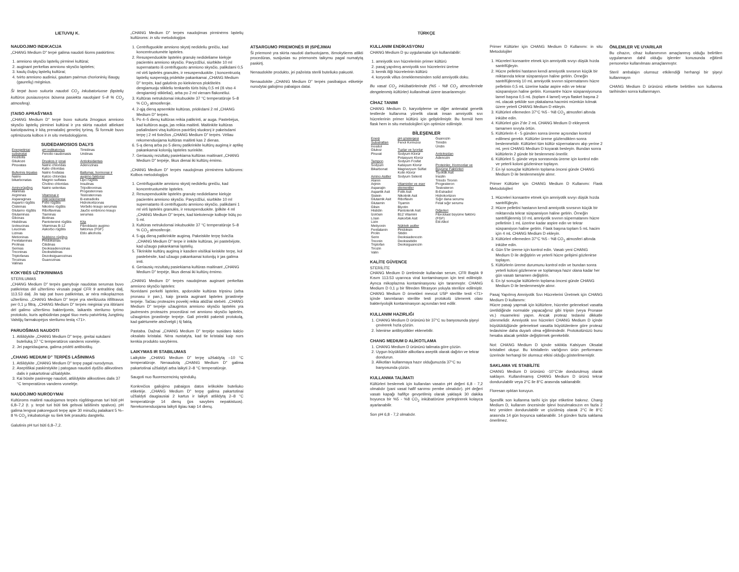LIETUVIŲ K.
NAUDOJIMO INDIKACIJA
„CHANG Medium D" terpė galima naudoti šioms paskirtims:
1. amniono skysčio ląstelių pirminei kultūrai;
2. auginant perkeltas amniono skysčio ląsteles;
3. kaulų čiulpų ląstelių kultūrai;
4. tvirto amniono audiniui, gautam paėmus chorioninių išaugų (gaurelių) mėginius.
Ši terpė buvo sukurta naudoti CO<sub>2</sub> inkubatoriuose (ląstelių kultūros pusiausvyros būsena pasiekta naudojant 5–8 % CO<sub>2</sub> atmosferą).
ĮTAISO APRAŠYMAS
„CHANG Medium D" terpė buvo sukurta žmogaus amniono skysčio ląstelių pirminei kultūrai ir yra skirta naudoti atliekant kariotipavimą ir kitą prenatalinį genetinį tyrimą. Ši formulė buvo optimizuota kolbos ir in situ metodologijoms.
| SUDEDAMOSIOS DALYS | | |
| --- | --- | --- |
| Energetiniai substratai Inozitolis Gliukozė Piruvatas Buferinis tirpalas Natrio bikarbonatas Aminorūgštys Alaninas Argininas Asparaginas Asparto rūgštis Cisteinas Glutamo rūgštis Glutaminas Glicinas Histidinas Izoleucinas Leucinas Lizinas Metioninas Fenilalaninas Prolinas Serinas Treoninas Triptofanas Tirozinas Valinas | pH indikatorius Fenolio raudonasis Druskos ir jonai Natrio chloridas Kalio chloridas Natrio fosfatas Kalcio chloridas Magnio sulfatas Cholino chloridas Natrio selenitas Vitaminai ir mikroelementai Folio rūgštis Nikotino rūgštis Riboflavinas Tiaminas Biotinas Pantoteninė rūgštis Vitaminas B-12 Askorbo rūgštis Nukleino rūgštys Piridoksinas Citidinas Deoksiadenozinas Deoksitidinas Dezoksiguanozinas Guanozinas | Timidinas Uridinas Antioksidantas Adenozinas Baltymai, hormonai ir augimo faktoriai Lipo rūgštis Insulinas Trijodtironinas Progesteronas Testosteronas B-estradiolis Hidrokortizonas Veršelio kraujo serumas Jaučio embriono kraujo serumas Kita Fibroblasto augimo faktorius (FGF) Etilo alkoholis |
KOKYBĖS UŽTIKRINIMAS
STERILUMAS
„CHANG Medium D" terpės gamyboje naudotas serumas buvo patikrintas dėl užteršimo virusais pagal CFR 9 antraštinę dalį, 113.53 dalį. Jis taip pat buvo patikrintas, ar nėra mikoplazmos užteršimo. „CHANG Medium D" terpė yra sterilizuota išfiltravus per 0,1 µ filtrą. „CHANG Medium D" terpės mėginiai yra ištiriami dėl galimo užteršimo bakterijomis, laikantis sterilumo tyrimo protokolo, kuris apibūdintas pagal šiuo metu patvirtintą Jungtinių Valstijų farmakopėjos sterilumo testą <71>.
PARUOŠIMAS NAUDOTI
1. Atšildykite „CHANG Medium D" terpę, greitai sukdami buteliuką 37 °C temperatūros vandens vonelėje.
2. Jei pageidaujama, galima pridėti antibiotikų.
„CHANG MEDIUM D" TERPĖS LAŠINIMAS
1. Atšildykite „CHANG Medium D" terpę pagal nurodymus.
2. Aseptiškai paskirstykite į patogaus naudoti dydžio alikvotines dalis ir pakartotinai užšaldykite.
3. Kai būsite pasirengę naudoti, atšildykite alikvotines dalis 37 °C temperatūros vandens vonelėje.
NAUDOJIMO NURODYMAI
Kultūroms maitinti naudojamos terpės rūgštingumas turi būti pH 6,8–7,2 (t. y. terpė turi būti tiek gelsvai lašišinės spalvos). pH galima lengvai pakoreguoti terpę apie 30 minučių palaikant 5 %–8 % CO<sub>2</sub> inkubatoriuje su šiek tiek prasuktu dangteliu.
Galutinis pH turi būti 6,8–7,2.
„CHANG Medium D" terpės naudojimas pirminėms ląstelių kultūroms: in situ metodologijos
1. Centrifuguokite amniono skystį nedideliu greičiu, kad koncentruotumėte ląsteles.
2. Resuspenduokite ląstelės granulę nedideliame kiekyje pacientės amniono skysčio. Pavyzdžiui, siurbkite 10 ml supernatanto iš centrifuguoto amniono skysčio, palikdami 0,5 ml virš ląstelės granulės, ir resuspenduokite. Į koncentruotą ląstelių suspensiją pridėkite pakankamai „CHANG Medium D" terpės, kad galutinis po kiekvienos plokštelės dengiamuoju stikleliu tenkantis tūris būtų 0,5 ml (iš viso 4 dengiamieji stikleliai), arba po 2 ml vienam flakonėliui.
3. Kultūras netrukdomai inkubuokite 37 °C temperatūroje 5–8 % CO<sub>2</sub> atmosferoje.
4. 2-ąją dieną apsemkite kultūras, pridėdami 2 ml „CHANG Medium D" terpės.
5. Po 4–5 dienų kultūras reikia patikrinti, ar auga. Pastebėjus, kad kultūros auga, jas reikia maitinti. Maitinkite kultūras pašalindami visą kultūros paviršinį sluoksnį ir pakeisdami terpę į 2 ml šviežios „CHANG Medium D" terpės. Vėliau rekomenduojama kultūras maitinti kas 2 dienas.
6. 5-ą dieną arba po 5 dienų patikrinkite kultūrų augimą ir aptikę pakankamai kolonijų ląsteles surinkite.
7. Geriausių rezultatų pasiekiama kultūras maitinant „CHANG Medium D" terpėje, likus dienai iki kultūrų ėmimo.
„CHANG Medium D" terpės naudojimas pirminėms kultūroms: Kolbos metodologijos
1. Centrifuguokite amniono skystį nedideliu greičiu, kad koncentruotumėte ląsteles.
2. Resuspenduokite ląstelės granulę nedideliame kiekyje pacientės amniono skysčio. Pavyzdžiui, siurbkite 10 ml supernatanto iš centrifuguoto amniono skysčio, palikdami 1 ml virš ląstelės granulės, ir resuspenduokite. Įpilkite 4 ml „CHANG Medium D" terpės, kad kiekvienoje kolboje būtų po 5 ml.
3. Kultūras netrukdomai inkubuokite 37 °C temperatūroje 5–8 % CO<sub>2</sub> atmosferoje.
4. 5-ąją dieną patikrinkite augimą. Pakeiskite terpę šviežia „CHANG Medium D" terpe ir imkite kultūras, jei pastebėjote, kad užaugo pakankamai ląstelių.
5. Tikrinkite kultūrų augimą ir kasdien visiškai keiskite terpę, kol pastebėsite, kad užaugo pakankamai kolonijų ir jas galima imti.
6. Geriausių rezultatų pasiekiama kultūras maitinant „CHANG Medium D" terpėje, likus dienai iki kultūrų ėmimo.
„CHANG Medium D" terpės naudojimas auginant perkeltas amniono skysčio ląsteles:
Norėdami perkelti ląsteles, apdorokite kultūras tripsinu (arba pronasu ir pan.), kaip įprasta auginant ląsteles įprastinėje terpėje. Tačiau proteazės poveikį reikia atidžiai stebėti. „CHANG Medium D" terpėje užaugintos amniono skysčio ląstelės yra jautresnės proteazės procedūrai nei amniono skysčio ląstelės, užaugintos įprastinėje terpėje. Gali prireikti pakeisti protokolą, kad galėtumėte atsižvelgti į šį faktą.
Pastaba. Dažnai „CHANG Medium D" terpėje susidaro kalcio oksalato kristalai. Nėra nustatyta, kad tie kristalai kaip nors kenkia produkto savybėms.
LAIKYMAS IR STABILUMAS
Laikykite „CHANG Medium D" terpę užšaldytą –10 °C temperatūroje. Nenaudotą „CHANG Medium D" galima pakartotinai užšaldyti arba laikyti 2–8 °C temperatūroje.
Saugoti nuo fluorescencinių spindulių.
Konkrečios galiojimo pabaigos datos ieškokite buteliuko etiketėje. „CHANG Medium D" terpę galima pakartotinai užšaldyti daugiausiai 2 kartus ir laikyti atšildytą 2–8 °C temperatūroje 14 dienų (jos savybės nepakistuos). Nerekomenduojama laikyti ilgiau kaip 14 dienų.
ATSARGUMO PRIEMONĖS IR ĮSPĖJIMAI
Ši priemonė yra skirta naudoti darbuotojams, išmokytiems atlikti procedūras, susijusias su priemonės taikymu pagal numatytą paskirtį.
Nenaudokite produkto, jei pažeista sterili buteliuko pakuotė.
Nenaudokite „CHANG Medium D" terpės pasibaigus etiketėje nurodytai galiojimo pabaigos datai.
TÜRKÇE
KULLANIM ENDİKASYONU
CHANG Medium D şu uygulamalar için kullanılabilir:
1. amniyotik sıvı hücrelerinin primer kültürü
2. pasaj yapılmış amniyotik sıvı hücrelerini üretme
3. kemik iliği hücrelerinin kültürü
4. koryonik villus örneklemesinden solid amniyotik doku.
Bu vasat CO<sub>2</sub> inkübatörlerinde (%5 - %8 CO<sub>2</sub> atmosferinde dengelenmiş kültürler) kullanılmak üzere tasarlanmıştır.
CİHAZ TANIMI
CHANG Medium D, karyotipleme ve diğer antenatal genetik testlerde kullanıma yönelik olarak insan amniyotik sıvı hücrelerinin primer kültürü için geliştirilmiştir. Bu formül hem flask hem in situ metodolojileri için optimize edilmiştir.
| BİLEŞENLER | | |
| --- | --- | --- |
| Enerji Substratları İnositol Glukoz Piruvat Tampon Sodyum Bikarbonat Amino Asitler Alanin Arjinin Asparajin Aspartik Asit Sistein Glutamik Asit Glutamin Glisin Histidin İzolösin Lösin Lizin Metiyonin Fenilalanin Prolin Serin Treonin Triptofan Tirozin Valin | pH göstergesi Fenol Kırmızısı Tuzlar ve İyonlar Sodyum Klorür Potasyum Klorür Sodyum Fosfat Kalsiyum Klorür Magnezyum Sülfat Kolin Klorür Sodyum Selenit Vitaminler ve eser elementler Folik Asit Nikotinik Asit Riboflavin Tiyamin Biyotin Pantotenik Asit B12 Vitamini Askorbik Asit Nükleik asitler Piridoksin Sitidin Deoksiadenozin Deoksisitidin Deoksiguanozin | Guanozin Timidin Üridin Antioksidan Adenozin Proteinler, Hormonlar ve Büyüme Faktörleri Tiyoktik Asit İnsülin Triiodo Tironin Progesteron Testosteron B-Estradiol Hidrokortizon Sığır dana serumu Fetal sığır serumu Diğerleri Fibroblast büyüme faktörü (FGF) Etil Alkol |
KALİTE GÜVENCE
STERİLİTE
CHANG Medium D üretiminde kullanılan serum, CFR Başlık 9 Kısım 113.53 uyarınca viral kontaminasyon için test edilmiştir. Ayrıca mikoplazma kontaminasyonu için taranmıştır. CHANG Medium D 0,1 µ bir filtreden filtrasyon yoluyla sterilize edilmiştir. CHANG Medium D örnekleri mevcut USP sterilite testi <71> içinde tanımlanan sterilite testi protokolü izlenerek olası bakteriyolojik kontaminasyon açısından test edilir.
KULLANIM HAZIRLIĞI
1. CHANG Medium D ürününü bir 37°C su banyosunda şişeyi çevirerek hızla çözün.
2. İstenirse antibiyotikler eklenebilir.
CHANG MEDIUM D ALİKOTLAMA
1. CHANG Medium D ürününü talimata göre çözün.
2. Uygun büyüklükte alikotlara aseptik olarak dağıtın ve tekrar dondurun.
3. Alikotları kullanmaya hazır olduğunuzda 37°C su banyosunda çözün.
KULLANMA TALİMATI
Kültürleri beslemek için kullanılan vasatın pH değeri 6,8 - 7,2 olmalıdır (yani vasat hafif sarımsı pembe olmalıdır). pH değeri vasatı kapağı hafifçe gevşetilmiş olarak yaklaşık 30 dakika boyunca bir %5 - %8 CO<sub>2</sub> inkübatörüne yerleştirerek kolayca ayarlanabilir.
Son pH 6,8 - 7,2 olmalıdır.
Primer Kültürler için CHANG Medium D Kullanımı: in situ Metodolojiler
1. Hücreleri konsantre etmek için amniyotik sıvıyı düşük hızda santrifüjleyin.
2. Hücre pelletini hastanın kendi amniyotik sıvısının küçük bir miktarında tekrar süspansiyon haline getirin. Örneğin santrifüjlenmiş 10 mL amniyotik sıvının süpernatanını hücre pelletinin 0,5 mL üzerine kadar aspire edin ve tekrar süspansiyon haline getirin. Konsantre hücre süspansiyonuna lamel başına 0,5 mL (toplam 4 lamel) veya flasket başına 2 mL olacak şekilde son plakalama hacmini mümkün kılmak üzere yeterli CHANG Medium D ekleyin.
3. Kültürleri ellemeden 37°C %5 - %8 CO<sub>2</sub> atmosferi altında inkübe edin.
4. Kültürleri gün 2'de 2 mL CHANG Medium D ekleyerek tamamen sıvıyla örtün.
5. Kültürlerin 4 - 5 günden sonra üreme açısından kontrol edilmesi gerekir. Kültürler üreme gözlendikten sonra beslenmelidir. Kültürleri tüm kültür süpernatanını alıp yerine 2 mL yeni CHANG Medium D koyarak besleyin. Bundan sonra kültürlerin 2 günde bir beslenmesi önerilir.
6. Kültürleri 5. günde veya sonrasında üreme için kontrol edin ve yeterli koloni gözlenince toplayın.
7. En iyi sonuçlar kültürlerin toplama öncesi günde CHANG Medium D ile beslenmesiyle alınır.
Primer Kültürler için CHANG Medium D Kullanımı: Flask Metodolojileri
1. Hücreleri konsantre etmek için amniyotik sıvıyı düşük hızda santrifüjleyin.
2. Hücre pelletini hastanın kendi amniyotik sıvısının küçük bir miktarında tekrar süspansiyon haline getirin. Örneğin santrifüjlenmiş 10 mL amniyotik sıvının süpernatanını hücre pelletinin 1 mL üzerine kadar aspire edin ve tekrar süspansiyon haline getirin. Flask başına toplam 5 mL hacim için 4 mL CHANG Medium D ekleyin.
3. Kültürleri ellemeden 37°C %5 - %8 CO<sub>2</sub> atmosferi altında inkübe edin.
4. Gün 5'te üreme için kontrol edin. Vasatı yeni CHANG Medium D ile değiştirin ve yeterli hücre gelişimi gözlenirse toplayın.
5. Kültürlerin üreme durumunu kontrol edin ve bundan sonra yeterli koloni gözlenene ve toplamaya hazır olana kadar her gün vasatı tamamen değiştirin.
6. En iyi sonuçlar kültürlerin toplama öncesi günde CHANG Medium D ile beslenmesiyle alınır.
Pasaj Yapılmış Amniyotik Sıvı Hücrelerini Üretmek için CHANG Medium D kullanımı:
Hücre pasajı yapmak için kültürlere, hücreler geleneksel vasatta üretildiğinde normalde yapacağınız gibi tripsin (veya Pronase vs.) muamelesi yapın. Ancak proteaz tedavisi dikkatle izlenmelidir. Amniyotik sıvı hücreleri CHANG Medium D içinde büyütüldüğünde geleneksel vasatta büyütülenlere göre proteaz tedavisine daha duyarlı olma eğilimindedir. Protokolünüzü bunu hesaba alacak şekilde değiştirmek gerekebilir.
Not: CHANG Medium D içinde sıklıkla Kalsiyum Oksalat kristalleri oluşur. Bu kristallerin varlığının ürün performansı üzerinde herhangi bir olumsuz etkisi olduğu gösterilmemiştir.
SAKLAMA VE STABİLİTE
CHANG Medium D ürününü -10°C'de dondurulmuş olarak saklayın. Kullanılmamış CHANG Medium D ürünü tekrar dondurulabilir veya 2°C ile 8°C arasında saklanabilir.
Floresan ışıktan koruyun.
Spesifik son kullanma tarihi için şişe etiketine bakınız. Chang Medium D, kullanım öncesinde işlevi bozulmaksızın en fazla 2 kez yeniden dondurulabilir ve çözülmüş olarak 2°C ile 8°C arasında 14 gün boyunca saklanabilir. 14 günden fazla saklama önerilmez.
ÖNLEMLER VE UYARILAR
Bu cihazın, cihaz kullanımının amaçlanmış olduğu belirtilen uygulamanın dahil olduğu işlemler konusunda eğitimli personelce kullanılması amaçlanmıştır.
Steril ambalajın olumsuz etkilendiği herhangi bir şişeyi kullanmayın
CHANG Medium D ürününü etikette belirtilen son kullanma tarihinden sonra kullanmayın.